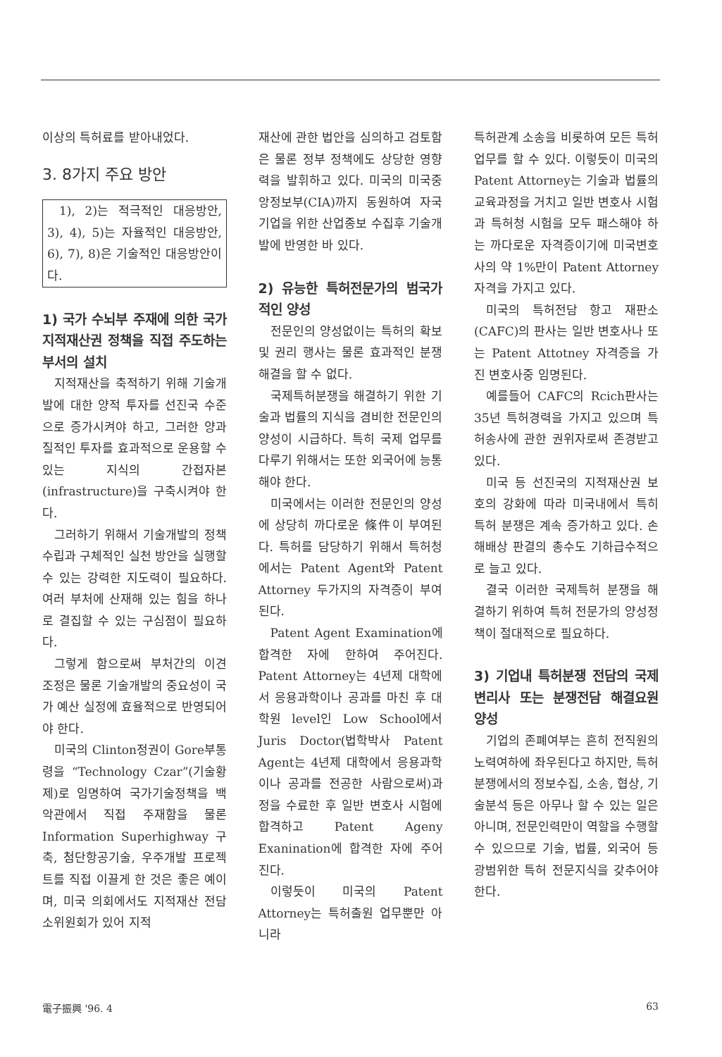이상의 특허료를 받아내었다.
3. 8가지 주요 방안
1), 2)는 적극적인 대응방안, 3), 4), 5)는 자율적인 대응방안, 6), 7), 8)은 기술적인 대응방안이다.
1) 국가 수뇌부 주재에 의한 국가 지적재산권 정책을 직접 주도하는 부서의 설치
지적재산을 축적하기 위해 기술개발에 대한 양적 투자를 선진국 수준으로 증가시켜야 하고, 그러한 양과 질적인 투자를 효과적으로 운용할 수 있는 지식의 간접자본(infrastructure)을 구축시켜야 한다.
그러하기 위해서 기술개발의 정책 수립과 구체적인 실천 방안을 실행할 수 있는 강력한 지도력이 필요하다. 여러 부처에 산재해 있는 힘을 하나로 결집할 수 있는 구심점이 필요하다.
그렇게 함으로써 부처간의 이견 조정은 물론 기술개발의 중요성이 국가 예산 실정에 효율적으로 반영되어야 한다.
미국의 Clinton정권이 Gore부통령을 “Technology Czar”(기술황제)로 임명하여 국가기술정책을 백악관에서 직접 주재함을 물론 Information Superhighway 구축, 첨단항공기술, 우주개발 프로젝트를 직접 이끌게 한 것은 좋은 예이며, 미국 의회에서도 지적재산 전담 소위원회가 있어 지적
재산에 관한 법안을 심의하고 검토함은 물론 정부 정책에도 상당한 영향력을 발휘하고 있다. 미국의 미국중앙정보부(CIA)까지 동원하여 자국 기업을 위한 산업종보 수집후 기술개발에 반영한 바 있다.
2) 유능한 특허전문가의 범국가적인 양성
전문인의 양성없이는 특허의 확보 및 권리 행사는 물론 효과적인 분쟁해결을 할 수 없다.
국제특허분쟁을 해결하기 위한 기술과 법률의 지식을 겸비한 전문인의 양성이 시급하다. 특히 국제 업무를 다루기 위해서는 또한 외국어에 능통해야 한다.
미국에서는 이러한 전문인의 양성에 상당히 까다로운 條件이 부여된다. 특허를 담당하기 위해서 특허청에서는 Patent Agent와 Patent Attorney 두가지의 자격증이 부여된다.
Patent Agent Examination에 합격한 자에 한하여 주어진다. Patent Attorney는 4년제 대학에서 응용과학이나 공과를 마친 후 대학원 level인 Low School에서 Juris Doctor(법학박사 Patent Agent는 4년제 대학에서 응용과학이나 공과를 전공한 사람으로써)과정을 수료한 후 일반 변호사 시험에 합격하고 Patent Ageny Exanination에 합격한 자에 주어진다.
이렇듯이 미국의 Patent Attorney는 특허출원 업무뿐만 아니라
특허관계 소송을 비롯하여 모든 특허업무를 할 수 있다. 이렇듯이 미국의 Patent Attorney는 기술과 법률의 교육과정을 거치고 일반 변호사 시험과 특허청 시험을 모두 패스해야 하는 까다로운 자격증이기에 미국변호사의 약 1%만이 Patent Attorney자격을 가지고 있다.
미국의 특허전담 항고 재판소(CAFC)의 판사는 일반 변호사나 또는 Patent Attotney 자격증을 가진 변호사중 임명된다.
예를들어 CAFC의 Rcich판사는 35년 특허경력을 가지고 있으며 특허송사에 관한 권위자로써 존경받고 있다.
미국 등 선진국의 지적재산권 보호의 강화에 따라 미국내에서 특히 특허 분쟁은 계속 증가하고 있다. 손해배상 판결의 총수도 기하급수적으로 늘고 있다.
결국 이러한 국제특허 분쟁을 해결하기 위하여 특허 전문가의 양성정책이 절대적으로 필요하다.
3) 기업내 특허분쟁 전담의 국제 변리사 또는 분쟁전담 해결요원 양성
기업의 존폐여부는 흔히 전직원의 노력여하에 좌우된다고 하지만, 특허분쟁에서의 정보수집, 소송, 협상, 기술분석 등은 아무나 할 수 있는 일은 아니며, 전문인력만이 역할을 수행할 수 있으므로 기술, 법률, 외국어 등 광범위한 특허 전문지식을 갖추어야 한다.
電子振興 '96. 4 63